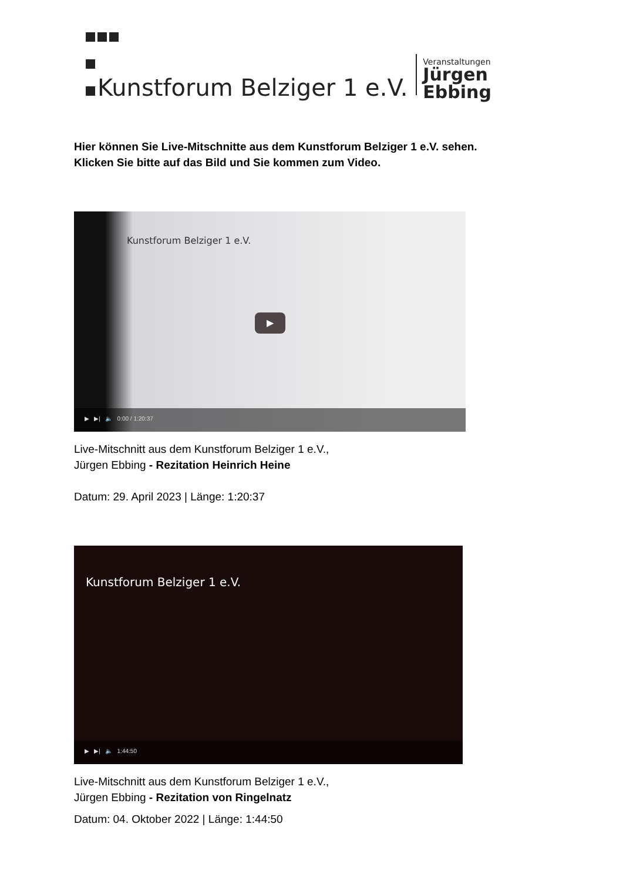Kunstforum Belziger 1 e.V.
Veranstaltungen
Jürgen
Ebbing
Hier können Sie Live-Mitschnitte aus dem Kunstforum Belziger 1 e.V. sehen.
Klicken Sie bitte auf das Bild und Sie kommen zum Video.
Kunstforum Belziger 1 e.V.
▶
▶ ▶| 🔈 0:00 / 1:20:37
Live-Mitschnitt aus dem Kunstforum Belziger 1 e.V.,
Jürgen Ebbing - Rezitation Heinrich Heine
Datum: 29. April 2023 | Länge: 1:20:37
Kunstforum Belziger 1 e.V.
▶ ▶| 🔈 1:44:50
Live-Mitschnitt aus dem Kunstforum Belziger 1 e.V.,
Jürgen Ebbing - Rezitation von Ringelnatz
Datum: 04. Oktober 2022 | Länge: 1:44:50